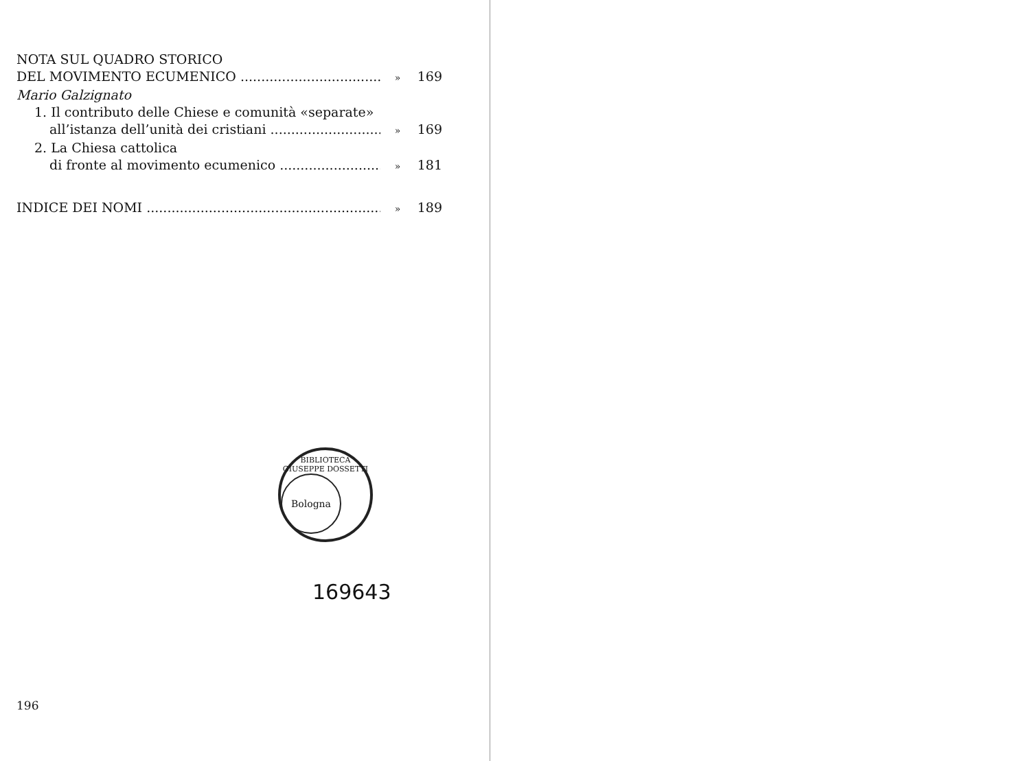NOTA SUL QUADRO STORICO
DEL MOVIMENTO ECUMENICO » 169
Mario Galzignato
1. Il contributo delle Chiese e comunità «separate»
all’istanza dell’unità dei cristiani » 169
2. La Chiesa cattolica
di fronte al movimento ecumenico » 181
INDICE DEI NOMI » 189
BIBLIOTECA GIUSEPPE DOSSETTI
Bologna
169643
196